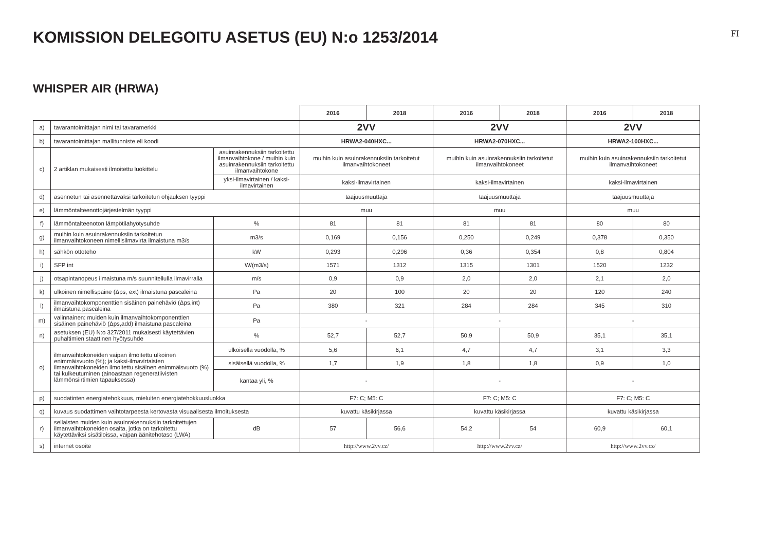KOMISSION DELEGOITU ASETUS (EU) N:o 1253/2014
FI
WHISPER AIR (HRWA)
| | | | 2016 | 2018 | 2016 | 2018 | 2016 | 2018 |
| a) | tavarantoimittajan nimi tai tavaramerkki | | 2VV | | 2VV | | 2VV | |
| b) | tavarantoimittajan mallitunniste eli koodi | | HRWA2-040HXC... | | HRWA2-070HXC... | | HRWA2-100HXC... | |
| c) | 2 artiklan mukaisesti ilmoitettu luokittelu | asuinrakennuksiin tarkoitettu ilmanvaihtokone / muihin kuin asuinrakennuksiin tarkoitettu ilmanvaihtokone | muihin kuin asuinrakennuksiin tarkoitetut ilmanvaihtokoneet | | muihin kuin asuinrakennuksiin tarkoitetut ilmanvaihtokoneet | | muihin kuin asuinrakennuksiin tarkoitetut ilmanvaihtokoneet | |
| | | yksi-ilmavirtainen / kaksi-ilmavirtainen | kaksi-ilmavirtainen | | kaksi-ilmavirtainen | | kaksi-ilmavirtainen | |
| d) | asennetun tai asennettavaksi tarkoitetun ohjauksen tyyppi | | taajuusmuuttaja | | taajuusmuuttaja | | taajuusmuuttaja | |
| e) | lämmöntalteenottojärjestelmän tyyppi | | muu | | muu | | muu | |
| f) | lämmöntalteenoton lämpötilahyötysuhde | % | 81 | 81 | 81 | 81 | 80 | 80 |
| g) | muihin kuin asuinrakennuksiin tarkoitetun ilmanvaihtokoneen nimellisilmavirta ilmaistuna m3/s | m3/s | 0,169 | 0,156 | 0,250 | 0,249 | 0,378 | 0,350 |
| h) | sähkön ottoteho | kW | 0,293 | 0,296 | 0,36 | 0,354 | 0,8 | 0,804 |
| i) | SFP int | W/(m3/s) | 1571 | 1312 | 1315 | 1301 | 1520 | 1232 |
| j) | otsapintanopeus ilmaistuna m/s suunnitellulla ilmavirralla | m/s | 0,9 | 0,9 | 2,0 | 2,0 | 2,1 | 2,0 |
| k) | ulkoinen nimellispaine (Δps, ext) ilmaistuna pascaleina | Pa | 20 | 100 | 20 | 20 | 120 | 240 |
| l) | ilmanvaihtokomponenttien sisäinen painehäviö (Δps,int) ilmaistuna pascaleina | Pa | 380 | 321 | 284 | 284 | 345 | 310 |
| m) | valinnainen: muiden kuin ilmanvaihtokomponenttien sisäinen painehäviö (Δps,add) ilmaistuna pascaleina | Pa | - | | - | | - | |
| n) | asetuksen (EU) N:o 327/2011 mukaisesti käytettävien puhaltimien staattinen hyötysuhde | % | 52,7 | 52,7 | 50,9 | 50,9 | 35,1 | 35,1 |
| o) | ilmanvaihtokoneiden vaipan ilmoitettu ulkoinen enimmäisvuoto (%); ja kaksi-ilmavirtaisten ilmanvaihtokoneiden ilmoitettu sisäinen enimmäisvuoto (%) tai kulkeutuminen (ainoastaan regeneratiivisten lämmönsiirtimien tapauksessa) | ulkoisella vuodolla, % | 5,6 | 6,1 | 4,7 | 4,7 | 3,1 | 3,3 |
| | | sisäisellä vuodolla, % | 1,7 | 1,9 | 1,8 | 1,8 | 0,9 | 1,0 |
| | | kantaa yli, % | - | | - | | - | |
| p) | suodatinten energiatehokkuus, mieluiten energiatehokkuusluokka | | F7: C; M5: C | | F7: C; M5: C | | F7: C; M5: C | |
| q) | kuvaus suodattimen vaihtotarpeesta kertovasta visuaalisesta ilmoituksesta | | kuvattu käsikirjassa | | kuvattu käsikirjassa | | kuvattu käsikirjassa | |
| r) | sellaisten muiden kuin asuinrakennuksiin tarkoitettujen ilmanvaihtokoneiden osalta, jotka on tarkoitettu käytettäviksi sisätiloissa, vaipan äänitehotaso (LWA) | dB | 57 | 56,6 | 54,2 | 54 | 60,9 | 60,1 |
| s) | internet osoite | | http://www.2vv.cz/ | | http://www.2vv.cz/ | | http://www.2vv.cz/ | |